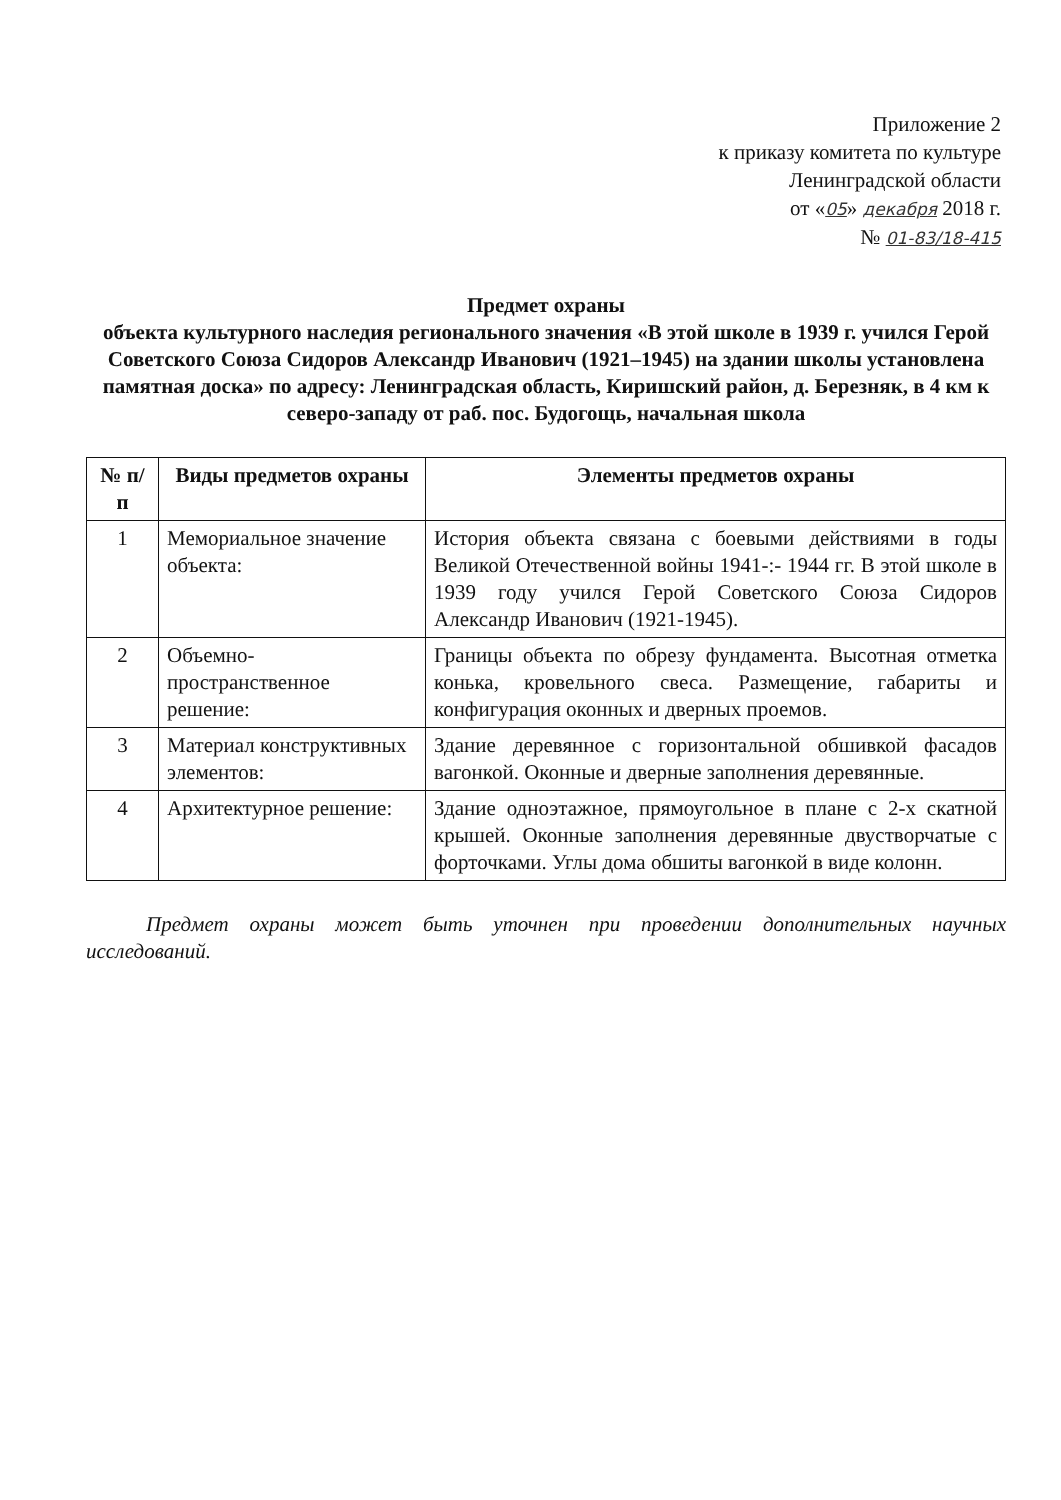Приложение 2
к приказу комитета по культуре
Ленинградской области
от «05» декабря 2018 г.
№ 01-83/18-415
Предмет охраны
объекта культурного наследия регионального значения «В этой школе в 1939 г. учился Герой Советского Союза Сидоров Александр Иванович (1921–1945) на здании школы установлена памятная доска» по адресу: Ленинградская область, Киришский район, д. Березняк, в 4 км к северо-западу от раб. пос. Будогощь, начальная школа
| № п/п | Виды предметов охраны | Элементы предметов охраны |
| --- | --- | --- |
| 1 | Мемориальное значение объекта: | История объекта связана с боевыми действиями в годы Великой Отечественной войны 1941-:- 1944 гг. В этой школе в 1939 году учился Герой Советского Союза Сидоров Александр Иванович (1921-1945). |
| 2 | Объемно-пространственное решение: | Границы объекта по обрезу фундамента. Высотная отметка конька, кровельного свеса. Размещение, габариты и конфигурация оконных и дверных проемов. |
| 3 | Материал конструктивных элементов: | Здание деревянное с горизонтальной обшивкой фасадов вагонкой. Оконные и дверные заполнения деревянные. |
| 4 | Архитектурное решение: | Здание одноэтажное, прямоугольное в плане с 2-х скатной крышей. Оконные заполнения деревянные двустворчатые с форточками. Углы дома обшиты вагонкой в виде колонн. |
Предмет охраны может быть уточнен при проведении дополнительных научных исследований.